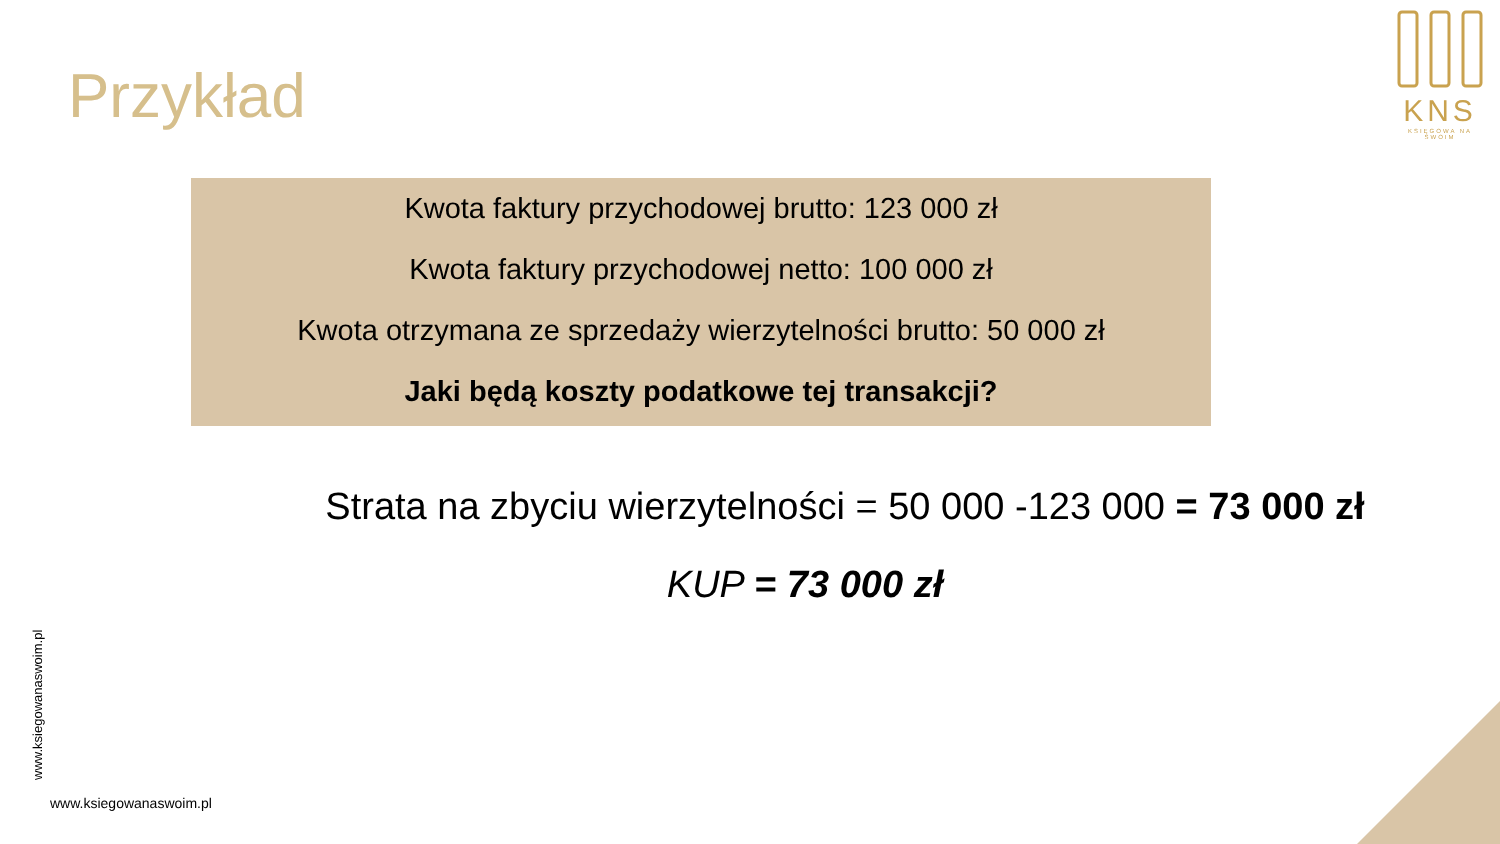Przykład
KNS
KSIĘGOWA NA SWOIM
Kwota faktury przychodowej brutto: 123 000 zł
Kwota faktury przychodowej netto: 100 000 zł
Kwota otrzymana ze sprzedaży wierzytelności brutto: 50 000 zł
Jaki będą koszty podatkowe tej transakcji?
Strata na zbyciu wierzytelności = 50 000 -123 000 = 73 000 zł
KUP = 73 000 zł
www.ksiegowanaswoim.pl
www.ksiegowanaswoim.pl